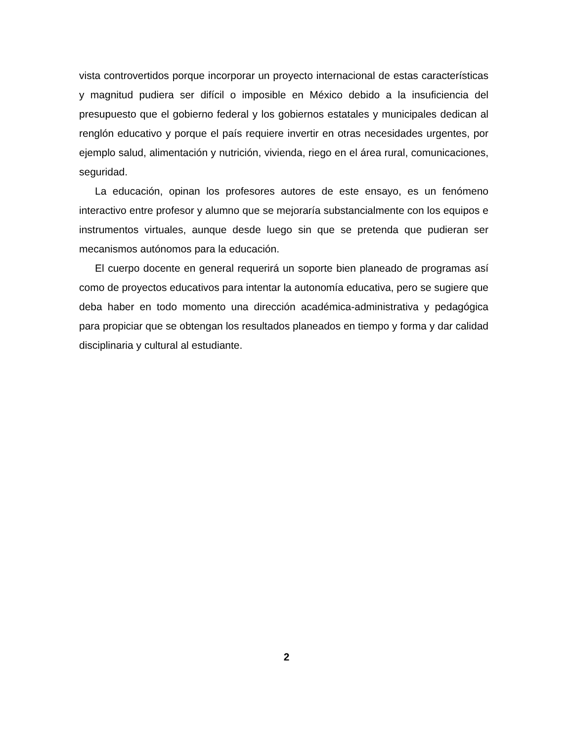vista controvertidos porque incorporar un proyecto internacional de estas características y magnitud pudiera ser difícil o imposible en México debido a la insuficiencia del presupuesto que el gobierno federal y los gobiernos estatales y municipales dedican al renglón educativo y porque el país requiere invertir en otras necesidades urgentes, por ejemplo salud, alimentación y nutrición, vivienda, riego en el área rural, comunicaciones, seguridad.
La educación, opinan los profesores autores de este ensayo, es un fenómeno interactivo entre profesor y alumno que se mejoraría substancialmente con los equipos e instrumentos virtuales, aunque desde luego sin que se pretenda que pudieran ser mecanismos autónomos para la educación.
El cuerpo docente en general requerirá un soporte bien planeado de programas así como de proyectos educativos para intentar la autonomía educativa, pero se sugiere que deba haber en todo momento una dirección académica-administrativa y pedagógica para propiciar que se obtengan los resultados planeados en tiempo y forma y dar calidad disciplinaria y cultural al estudiante.
2